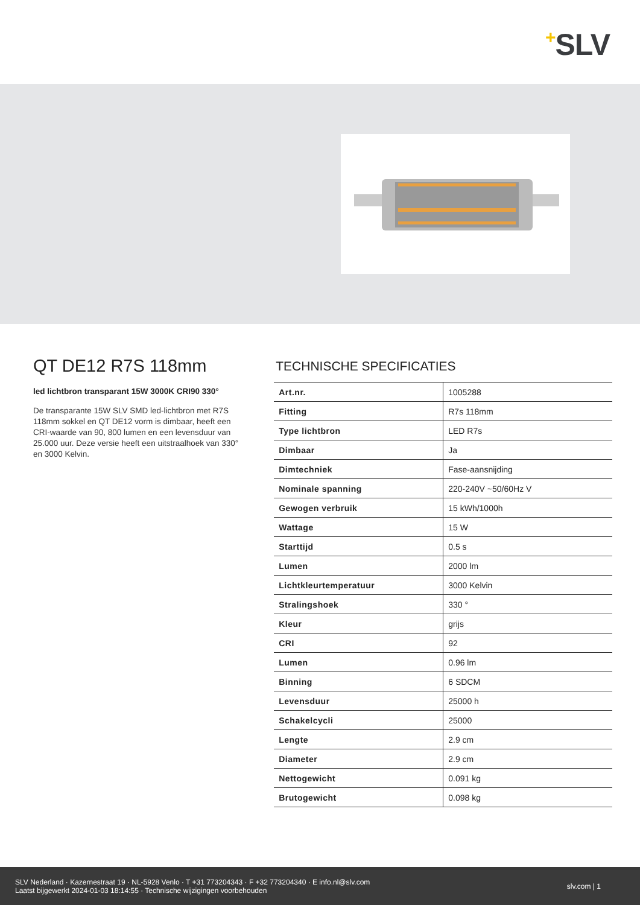+SLV
QT DE12 R7S 118mm
led lichtbron transparant 15W 3000K CRI90 330°
De transparante 15W SLV SMD led-lichtbron met R7S 118mm sokkel en QT DE12 vorm is dimbaar, heeft een CRI-waarde van 90, 800 lumen en een levensduur van 25.000 uur. Deze versie heeft een uitstraalhoek van 330° en 3000 Kelvin.
TECHNISCHE SPECIFICATIES
| Art.nr. | 1005288 |
| Fitting | R7s 118mm |
| Type lichtbron | LED R7s |
| Dimbaar | Ja |
| Dimtechniek | Fase-aansnijding |
| Nominale spanning | 220-240V ~50/60Hz V |
| Gewogen verbruik | 15 kWh/1000h |
| Wattage | 15 W |
| Starttijd | 0.5 s |
| Lumen | 2000 lm |
| Lichtkleurtemperatuur | 3000 Kelvin |
| Stralingshoek | 330 ° |
| Kleur | grijs |
| CRI | 92 |
| Lumen | 0.96 lm |
| Binning | 6 SDCM |
| Levensduur | 25000 h |
| Schakelcycli | 25000 |
| Lengte | 2.9 cm |
| Diameter | 2.9 cm |
| Nettogewicht | 0.091 kg |
| Brutogewicht | 0.098 kg |
SLV Nederland · Kazernestraat 19 · NL-5928 Venlo · T +31 773204343 · F +32 773204340 · E info.nl@slv.com
Laatst bijgewerkt 2024-01-03 18:14:55 · Technische wijzigingen voorbehouden
slv.com | 1